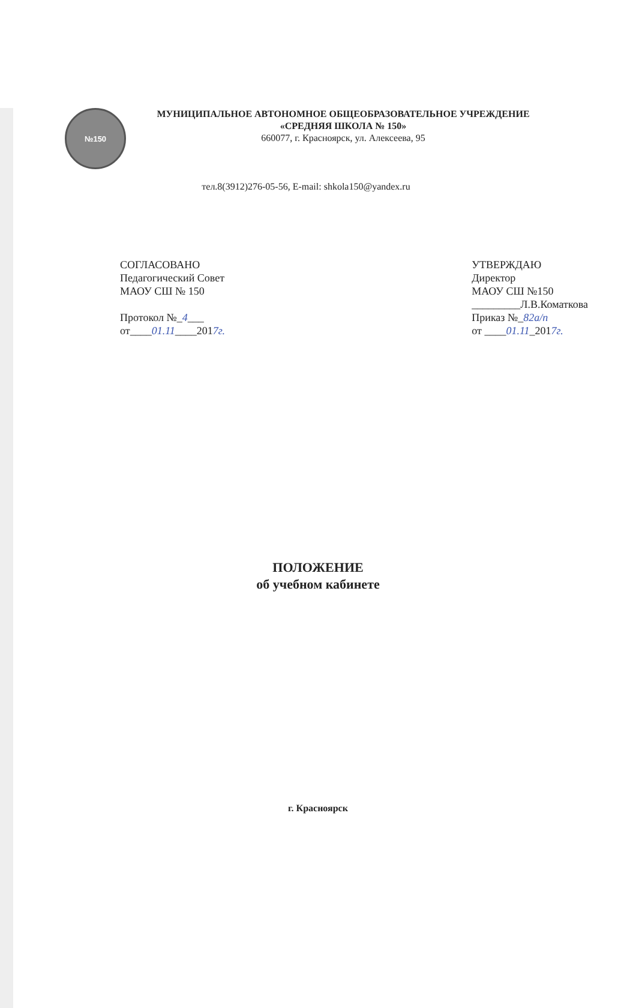№150
МУНИЦИПАЛЬНОЕ АВТОНОМНОЕ ОБЩЕОБРАЗОВАТЕЛЬНОЕ УЧРЕЖДЕНИЕ
«СРЕДНЯЯ ШКОЛА № 150»
660077, г. Красноярск, ул. Алексеева, 95
тел.8(3912)276-05-56, E-mail: shkola150@yandex.ru
СОГЛАСОВАНО
Педагогический Совет
МАОУ СШ № 150
Протокол №_4___
от____01.11____2017г.
УТВЕРЖДАЮ
Директор
МАОУ СШ №150
_________Л.В.Коматкова
Приказ №_82а/п
от ____01.11_2017г.
ПОЛОЖЕНИЕ
об учебном кабинете
г. Красноярск